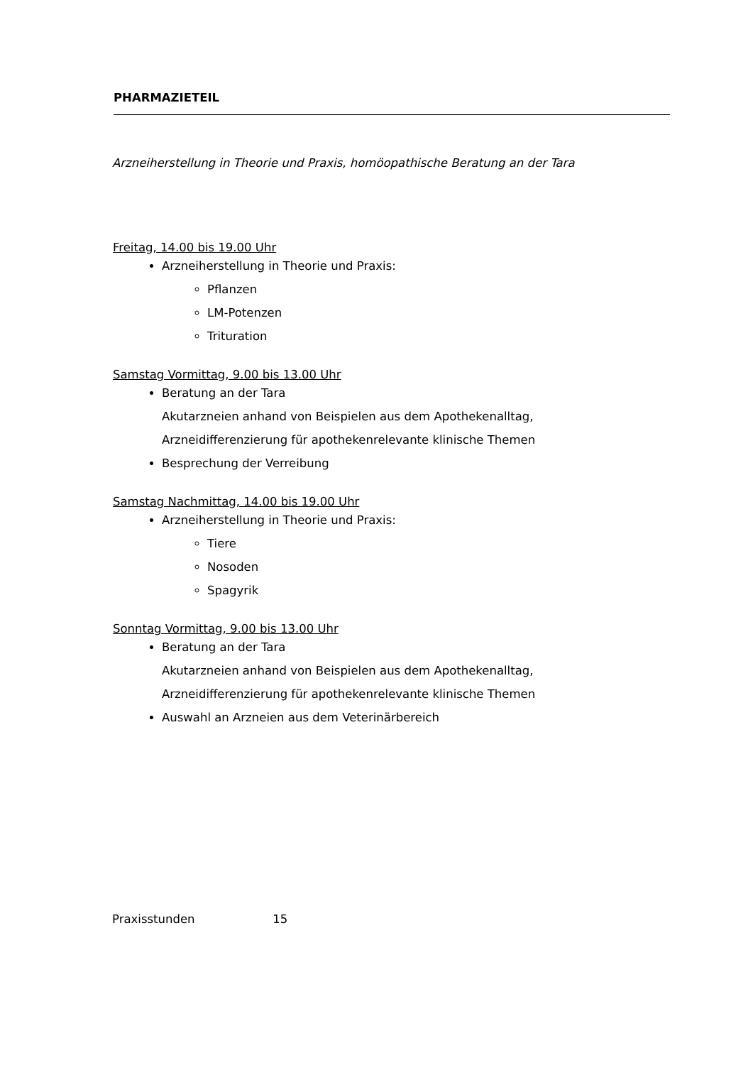PHARMAZIETEIL
Arzneiherstellung in Theorie und Praxis, homöopathische Beratung an der Tara
Freitag, 14.00 bis 19.00 Uhr
Arzneiherstellung in Theorie und Praxis:
Pflanzen
LM-Potenzen
Trituration
Samstag Vormittag, 9.00 bis 13.00 Uhr
Beratung an der Tara
Akutarzneien anhand von Beispielen aus dem Apothekenalltag,
Arzneidifferenzierung für apothekenrelevante klinische Themen
Besprechung der Verreibung
Samstag Nachmittag, 14.00 bis 19.00 Uhr
Arzneiherstellung in Theorie und Praxis:
Tiere
Nosoden
Spagyrik
Sonntag Vormittag, 9.00 bis 13.00 Uhr
Beratung an der Tara
Akutarzneien anhand von Beispielen aus dem Apothekenalltag,
Arzneidifferenzierung für apothekenrelevante klinische Themen
Auswahl an Arzneien aus dem Veterinärbereich
Praxisstunden 15